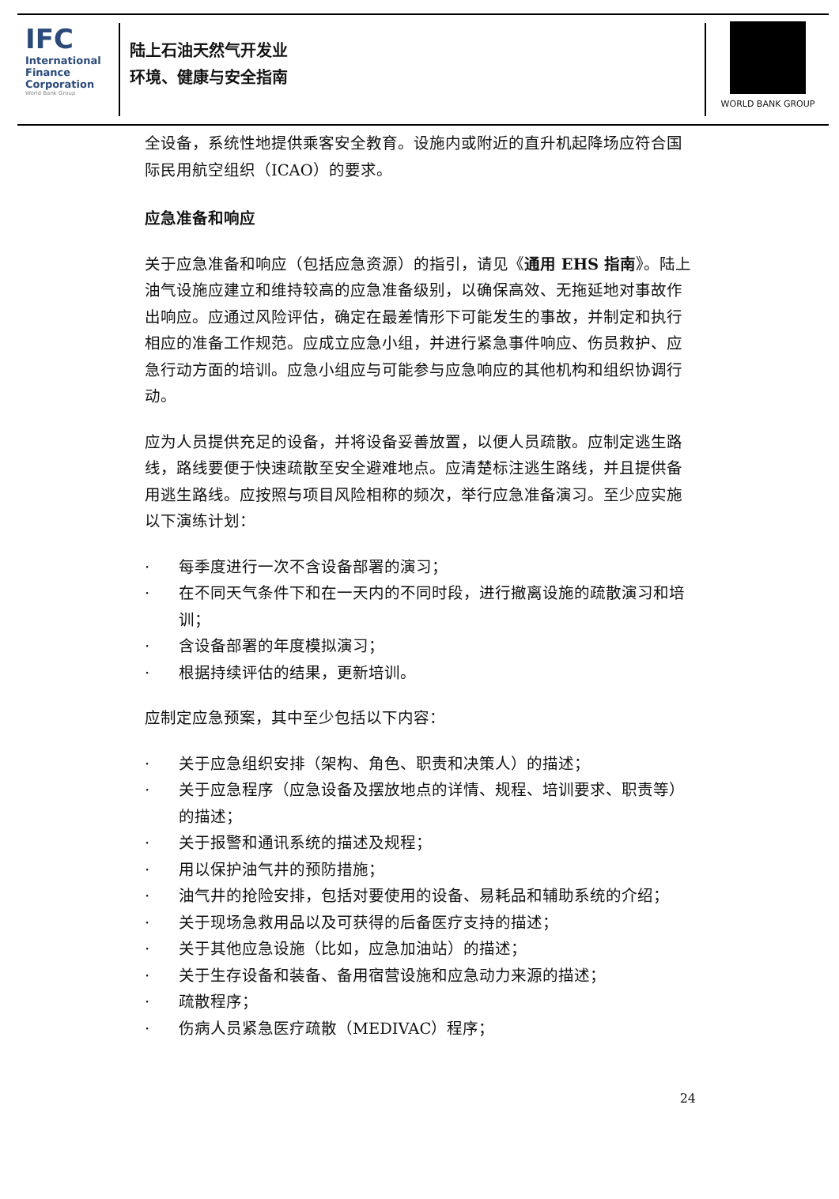IFC
International
Finance
Corporation
World Bank Group
陆上石油天然气开发业
环境、健康与安全指南
WORLD BANK GROUP
全设备，系统性地提供乘客安全教育。设施内或附近的直升机起降场应符合国际民用航空组织（ICAO）的要求。
应急准备和响应
关于应急准备和响应（包括应急资源）的指引，请见《通用 EHS 指南》。陆上油气设施应建立和维持较高的应急准备级别，以确保高效、无拖延地对事故作出响应。应通过风险评估，确定在最差情形下可能发生的事故，并制定和执行相应的准备工作规范。应成立应急小组，并进行紧急事件响应、伤员救护、应急行动方面的培训。应急小组应与可能参与应急响应的其他机构和组织协调行动。
应为人员提供充足的设备，并将设备妥善放置，以便人员疏散。应制定逃生路线，路线要便于快速疏散至安全避难地点。应清楚标注逃生路线，并且提供备用逃生路线。应按照与项目风险相称的频次，举行应急准备演习。至少应实施以下演练计划：
· 每季度进行一次不含设备部署的演习；
· 在不同天气条件下和在一天内的不同时段，进行撤离设施的疏散演习和培训；
· 含设备部署的年度模拟演习；
· 根据持续评估的结果，更新培训。
应制定应急预案，其中至少包括以下内容：
· 关于应急组织安排（架构、角色、职责和决策人）的描述；
· 关于应急程序（应急设备及摆放地点的详情、规程、培训要求、职责等）的描述；
· 关于报警和通讯系统的描述及规程；
· 用以保护油气井的预防措施；
· 油气井的抢险安排，包括对要使用的设备、易耗品和辅助系统的介绍；
· 关于现场急救用品以及可获得的后备医疗支持的描述；
· 关于其他应急设施（比如，应急加油站）的描述；
· 关于生存设备和装备、备用宿营设施和应急动力来源的描述；
· 疏散程序；
· 伤病人员紧急医疗疏散（MEDIVAC）程序；
24